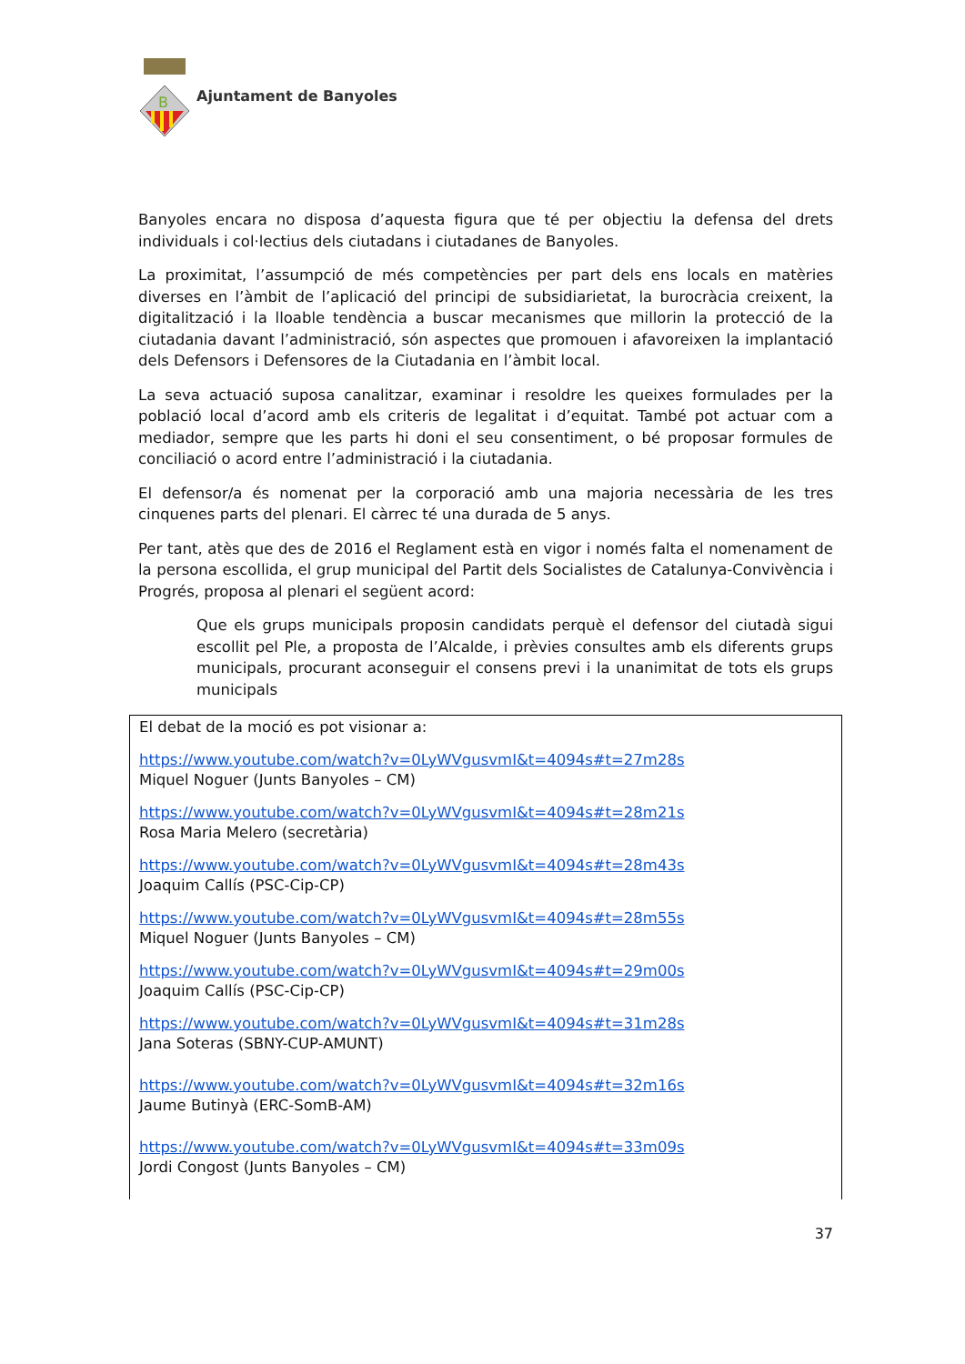B
Ajuntament de Banyoles
Banyoles encara no disposa d’aquesta figura que té per objectiu la defensa del drets individuals i col·lectius dels ciutadans i ciutadanes de Banyoles.
La proximitat, l’assumpció de més competències per part dels ens locals en matèries diverses en l’àmbit de l’aplicació del principi de subsidiarietat, la burocràcia creixent, la digitalització i la lloable tendència a buscar mecanismes que millorin la protecció de la ciutadania davant l’administració, són aspectes que promouen i afavoreixen la implantació dels Defensors i Defensores de la Ciutadania en l’àmbit local.
La seva actuació suposa canalitzar, examinar i resoldre les queixes formulades per la població local d’acord amb els criteris de legalitat i d’equitat. També pot actuar com a mediador, sempre que les parts hi doni el seu consentiment, o bé proposar formules de conciliació o acord entre l’administració i la ciutadania.
El defensor/a és nomenat per la corporació amb una majoria necessària de les tres cinquenes parts del plenari. El càrrec té una durada de 5 anys.
Per tant, atès que des de 2016 el Reglament està en vigor i només falta el nomenament de la persona escollida, el grup municipal del Partit dels Socialistes de Catalunya-Convivència i Progrés, proposa al plenari el següent acord:
Que els grups municipals proposin candidats perquè el defensor del ciutadà sigui escollit pel Ple, a proposta de l’Alcalde, i prèvies consultes amb els diferents grups municipals, procurant aconseguir el consens previ i la unanimitat de tots els grups municipals
El debat de la moció es pot visionar a:
https://www.youtube.com/watch?v=0LyWVgusvmI&t=4094s#t=27m28s
Miquel Noguer (Junts Banyoles – CM)
https://www.youtube.com/watch?v=0LyWVgusvmI&t=4094s#t=28m21s
Rosa Maria Melero (secretària)
https://www.youtube.com/watch?v=0LyWVgusvmI&t=4094s#t=28m43s
Joaquim Callís (PSC-Cip-CP)
https://www.youtube.com/watch?v=0LyWVgusvmI&t=4094s#t=28m55s
Miquel Noguer (Junts Banyoles – CM)
https://www.youtube.com/watch?v=0LyWVgusvmI&t=4094s#t=29m00s
Joaquim Callís (PSC-Cip-CP)
https://www.youtube.com/watch?v=0LyWVgusvmI&t=4094s#t=31m28s
Jana Soteras (SBNY-CUP-AMUNT)
https://www.youtube.com/watch?v=0LyWVgusvmI&t=4094s#t=32m16s
Jaume Butinyà (ERC-SomB-AM)
https://www.youtube.com/watch?v=0LyWVgusvmI&t=4094s#t=33m09s
Jordi Congost (Junts Banyoles – CM)
37